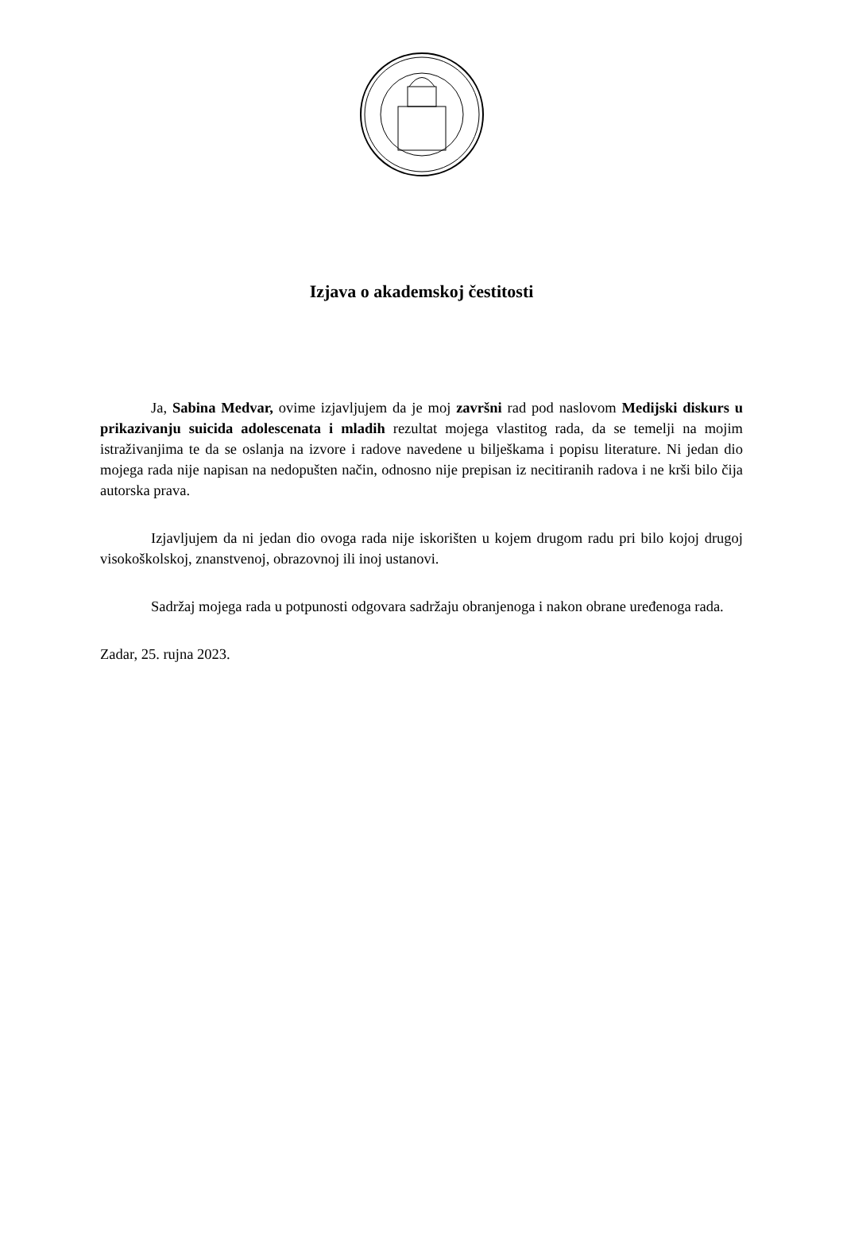Izjava o akademskoj čestitosti
Ja, Sabina Medvar, ovime izjavljujem da je moj završni rad pod naslovom Medijski diskurs u prikazivanju suicida adolescenata i mladih rezultat mojega vlastitog rada, da se temelji na mojim istraživanjima te da se oslanja na izvore i radove navedene u bilješkama i popisu literature. Ni jedan dio mojega rada nije napisan na nedopušten način, odnosno nije prepisan iz necitiranih radova i ne krši bilo čija autorska prava.
Izjavljujem da ni jedan dio ovoga rada nije iskorišten u kojem drugom radu pri bilo kojoj drugoj visokoškolskoj, znanstvenoj, obrazovnoj ili inoj ustanovi.
Sadržaj mojega rada u potpunosti odgovara sadržaju obranjenoga i nakon obrane uređenoga rada.
Zadar, 25. rujna 2023.